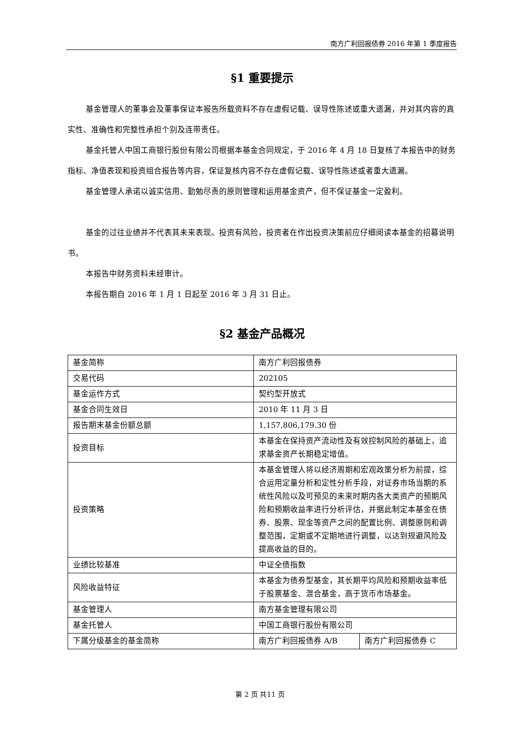南方广利回报债券 2016 年第 1 季度报告
§1 重要提示
基金管理人的董事会及董事保证本报告所载资料不存在虚假记载、误导性陈述或重大遗漏，并对其内容的真实性、准确性和完整性承担个别及连带责任。
基金托管人中国工商银行股份有限公司根据本基金合同规定，于 2016 年 4 月 18 日复核了本报告中的财务指标、净值表现和投资组合报告等内容，保证复核内容不存在虚假记载、误导性陈述或者重大遗漏。
基金管理人承诺以诚实信用、勤勉尽责的原则管理和运用基金资产，但不保证基金一定盈利。
基金的过往业绩并不代表其未来表现。投资有风险，投资者在作出投资决策前应仔细阅读本基金的招募说明书。
本报告中财务资料未经审计。
本报告期自 2016 年 1 月 1 日起至 2016 年 3 月 31 日止。
§2 基金产品概况
| 基金简称 | 南方广利回报债券 | |
| 交易代码 | 202105 | |
| 基金运作方式 | 契约型开放式 | |
| 基金合同生效日 | 2010 年 11 月 3 日 | |
| 报告期末基金份额总额 | 1,157,806,179.30 份 | |
| 投资目标 | 本基金在保持资产流动性及有效控制风险的基础上，追求基金资产长期稳定增值。 | |
| 投资策略 | 本基金管理人将以经济周期和宏观政策分析为前提，综合运用定量分析和定性分析手段，对证券市场当期的系统性风险以及可预见的未来时期内各大类资产的预期风险和预期收益率进行分析评估，并据此制定本基金在债券、股票、现金等资产之间的配置比例、调整原则和调整范围，定期或不定期地进行调整，以达到规避风险及提高收益的目的。 | |
| 业绩比较基准 | 中证全债指数 | |
| 风险收益特征 | 本基金为债券型基金，其长期平均风险和预期收益率低于股票基金、混合基金，高于货币市场基金。 | |
| 基金管理人 | 南方基金管理有限公司 | |
| 基金托管人 | 中国工商银行股份有限公司 | |
| 下属分级基金的基金简称 | 南方广利回报债券 A/B | 南方广利回报债券 C |
第 2 页 共11 页